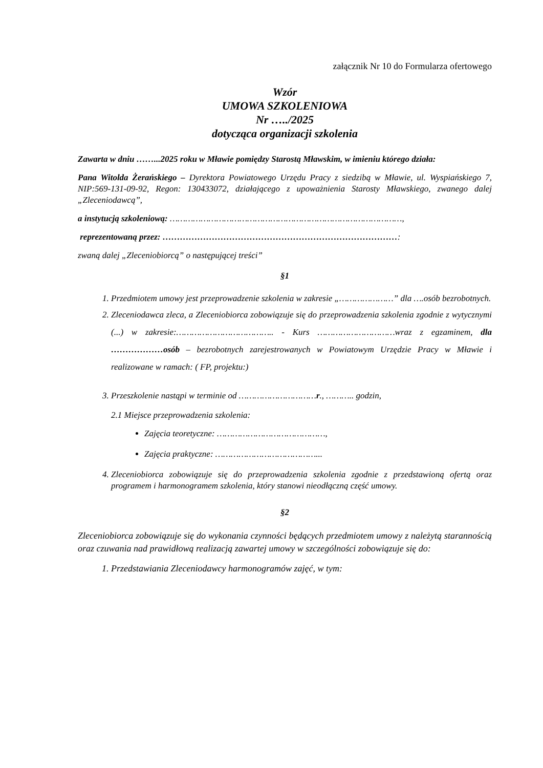załącznik Nr 10 do Formularza ofertowego
Wzór
UMOWA SZKOLENIOWA
Nr …../2025
dotycząca organizacji szkolenia
Zawarta w dniu ……...2025 roku w Mławie pomiędzy Starostą Mławskim, w imieniu którego działa:
Pana Witolda Żerańskiego – Dyrektora Powiatowego Urzędu Pracy z siedzibą w Mławie, ul. Wyspiańskiego 7, NIP:569-131-09-92, Regon: 130433072, działającego z upoważnienia Starosty Mławskiego, zwanego dalej „Zleceniodawcą”,
a instytucją szkoleniową: ………………………………………………………………………………,
reprezentowaną przez: ………………………………………………………………………:
zwaną dalej „Zleceniobiorcą” o następującej treści”
§1
1. Przedmiotem umowy jest przeprowadzenie szkolenia w zakresie „…………………” dla ….osób bezrobotnych.
2. Zleceniodawca zleca, a Zleceniobiorca zobowiązuje się do przeprowadzenia szkolenia zgodnie z wytycznymi (...) w zakresie:……………………………….. - Kurs …………………………wraz z egzaminem, dla ………………osób – bezrobotnych zarejestrowanych w Powiatowym Urzędzie Pracy w Mławie i realizowane w ramach: ( FP, projektu:)
3. Przeszkolenie nastąpi w terminie od …………………………r., ……….. godzin,
2.1 Miejsce przeprowadzenia szkolenia:
Zajęcia teoretyczne: ……………………………………,
Zajęcia praktyczne: …………………………………...
4. Zleceniobiorca zobowiązuje się do przeprowadzenia szkolenia zgodnie z przedstawioną ofertą oraz programem i harmonogramem szkolenia, który stanowi nieodłączną część umowy.
§2
Zleceniobiorca zobowiązuje się do wykonania czynności będących przedmiotem umowy z należytą starannością oraz czuwania nad prawidłową realizacją zawartej umowy w szczególności zobowiązuje się do:
1. Przedstawiania Zleceniodawcy harmonogramów zajęć, w tym: